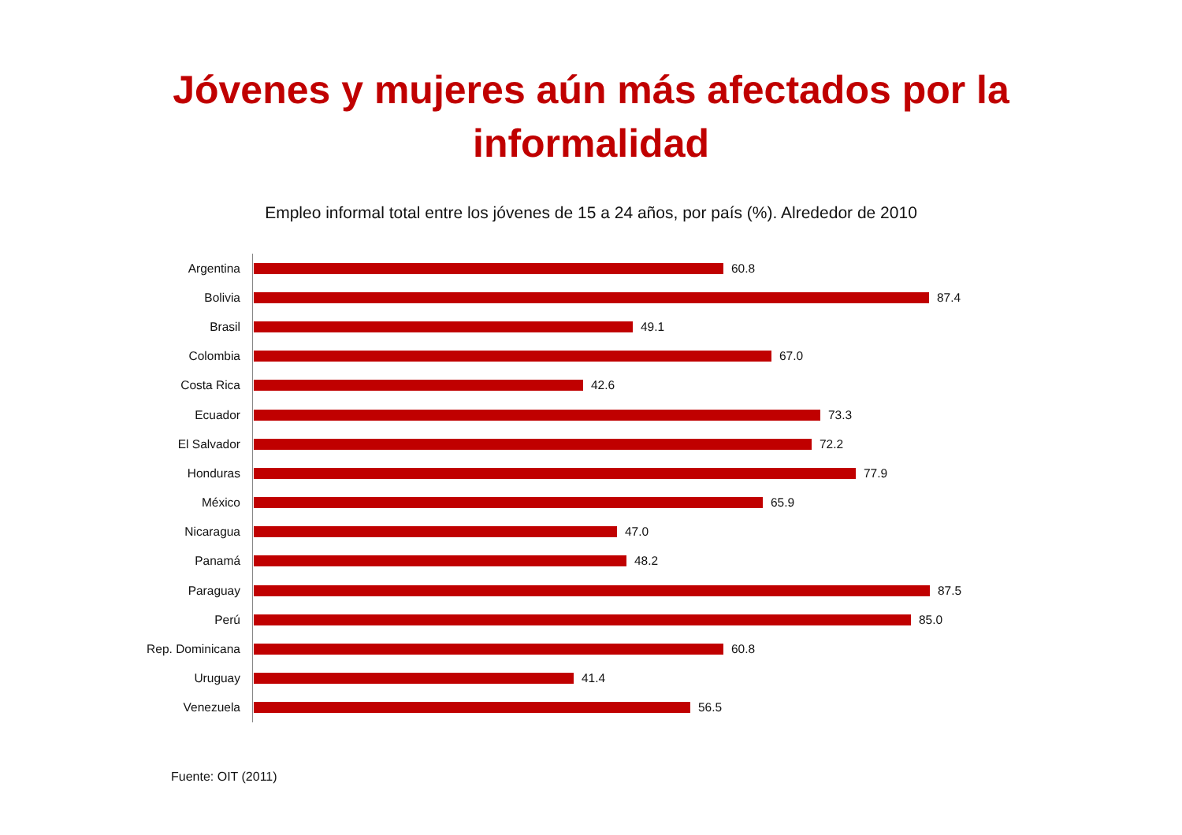Jóvenes y mujeres aún más afectados por la
informalidad
Empleo informal total entre los jóvenes de 15 a 24 años, por país (%). Alrededor de 2010
Argentina
60.8
Bolivia
87.4
Brasil
49.1
Colombia
67.0
Costa Rica
42.6
Ecuador
73.3
El Salvador
72.2
Honduras
77.9
México
65.9
Nicaragua
47.0
Panamá
48.2
Paraguay
87.5
Perú
85.0
Rep. Dominicana
60.8
Uruguay
41.4
Venezuela
56.5
Fuente: OIT (2011)